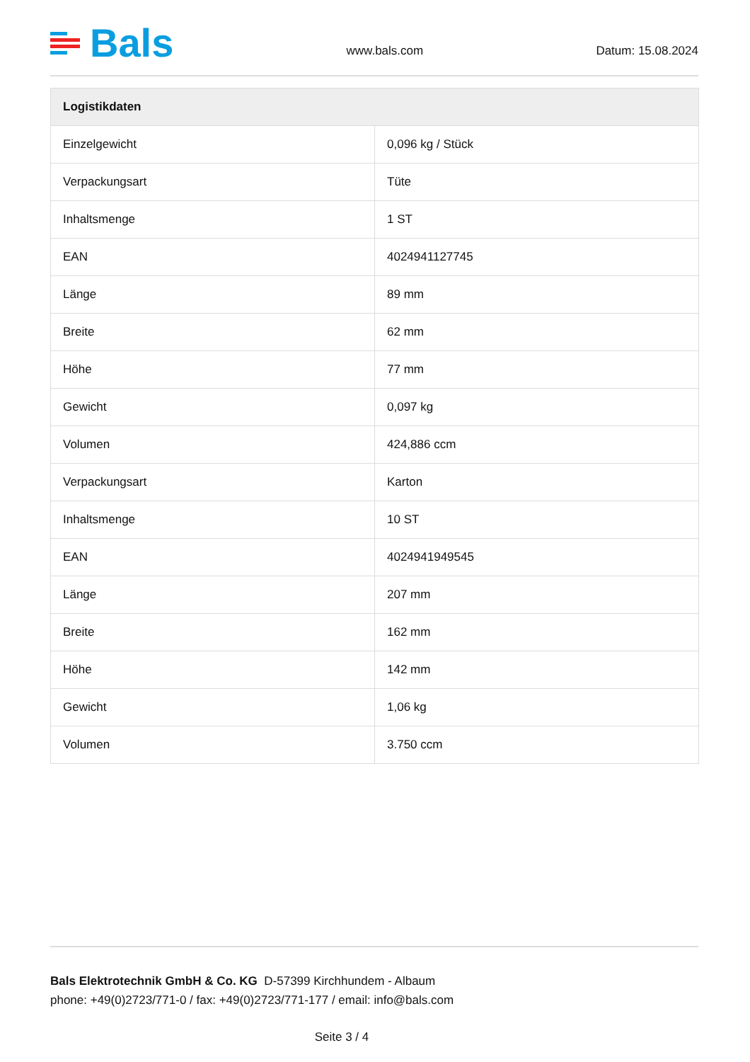Bals
www.bals.com Datum: 15.08.2024
| Logistikdaten | |
| --- | --- |
| Einzelgewicht | 0,096 kg / Stück |
| Verpackungsart | Tüte |
| Inhaltsmenge | 1 ST |
| EAN | 4024941127745 |
| Länge | 89 mm |
| Breite | 62 mm |
| Höhe | 77 mm |
| Gewicht | 0,097 kg |
| Volumen | 424,886 ccm |
| Verpackungsart | Karton |
| Inhaltsmenge | 10 ST |
| EAN | 4024941949545 |
| Länge | 207 mm |
| Breite | 162 mm |
| Höhe | 142 mm |
| Gewicht | 1,06 kg |
| Volumen | 3.750 ccm |
Bals Elektrotechnik GmbH & Co. KG D-57399 Kirchhundem - Albaum
phone: +49(0)2723/771-0 / fax: +49(0)2723/771-177 / email: info@bals.com
Seite 3 / 4